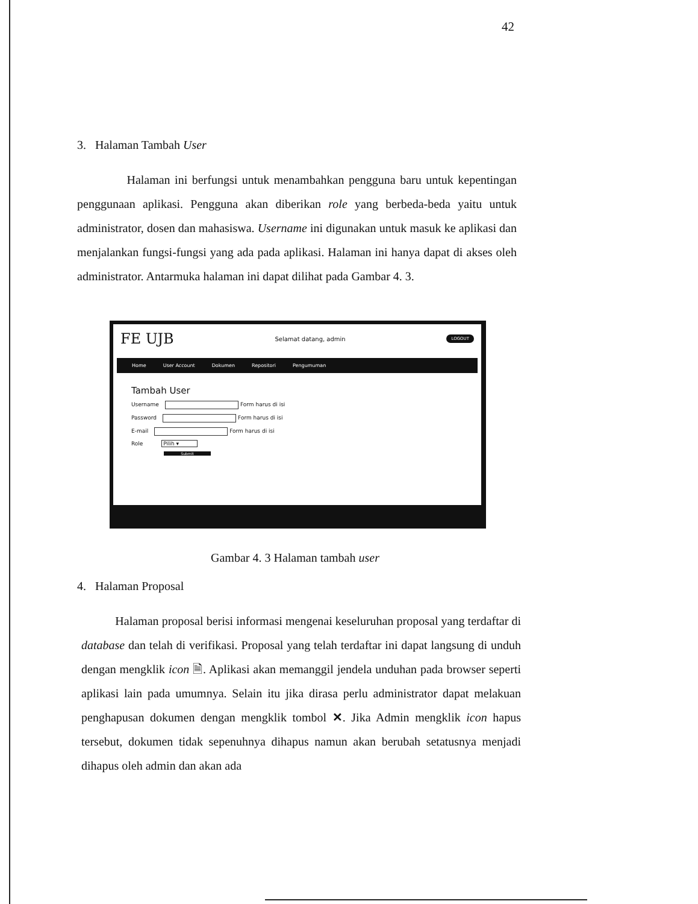42
3. Halaman Tambah User
Halaman ini berfungsi untuk menambahkan pengguna baru untuk kepentingan penggunaan aplikasi. Pengguna akan diberikan role yang berbeda-beda yaitu untuk administrator, dosen dan mahasiswa. Username ini digunakan untuk masuk ke aplikasi dan menjalankan fungsi-fungsi yang ada pada aplikasi. Halaman ini hanya dapat di akses oleh administrator. Antarmuka halaman ini dapat dilihat pada Gambar 4. 3.
FE UJB Selamat datang, admin LOGOUT
Home User Account Dokumen Repositori Pengumuman
Tambah User
Username Form harus di isi
Password Form harus di isi
E-mail Form harus di isi
Role Pilih ▾
Submit
Gambar 4. 3 Halaman tambah user
4. Halaman Proposal
Halaman proposal berisi informasi mengenai keseluruhan proposal yang terdaftar di database dan telah di verifikasi. Proposal yang telah terdaftar ini dapat langsung di unduh dengan mengklik icon 🗎. Aplikasi akan memanggil jendela unduhan pada browser seperti aplikasi lain pada umumnya. Selain itu jika dirasa perlu administrator dapat melakuan penghapusan dokumen dengan mengklik tombol ✕. Jika Admin mengklik icon hapus tersebut, dokumen tidak sepenuhnya dihapus namun akan berubah setatusnya menjadi dihapus oleh admin dan akan ada